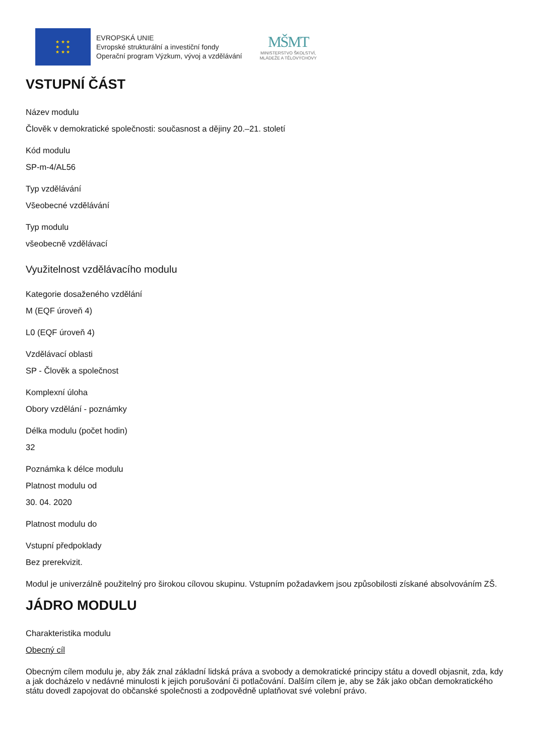★ ★ ★
★ ★
★ ★ ★
EVROPSKÁ UNIE
Evropské strukturální a investiční fondy
Operační program Výzkum, vývoj a vzdělávání
MŠMT
MINISTERSTVO ŠKOLSTVÍ,
MLÁDEŽE A TĚLOVÝCHOVY
VSTUPNÍ ČÁST
Název modulu
Člověk v demokratické společnosti: současnost a dějiny 20.–21. století
Kód modulu
SP-m-4/AL56
Typ vzdělávání
Všeobecné vzdělávání
Typ modulu
všeobecně vzdělávací
Využitelnost vzdělávacího modulu
Kategorie dosaženého vzdělání
M (EQF úroveň 4)
L0 (EQF úroveň 4)
Vzdělávací oblasti
SP - Člověk a společnost
Komplexní úloha
Obory vzdělání - poznámky
Délka modulu (počet hodin)
32
Poznámka k délce modulu
Platnost modulu od
30. 04. 2020
Platnost modulu do
Vstupní předpoklady
Bez prerekvizit.
Modul je univerzálně použitelný pro širokou cílovou skupinu. Vstupním požadavkem jsou způsobilosti získané absolvováním ZŠ.
JÁDRO MODULU
Charakteristika modulu
Obecný cíl
Obecným cílem modulu je, aby žák znal základní lidská práva a svobody a demokratické principy státu a dovedl objasnit, zda, kdy a jak docházelo v nedávné minulosti k jejich porušování či potlačování. Dalším cílem je, aby se žák jako občan demokratického státu dovedl zapojovat do občanské společnosti a zodpovědně uplatňovat své volební právo.